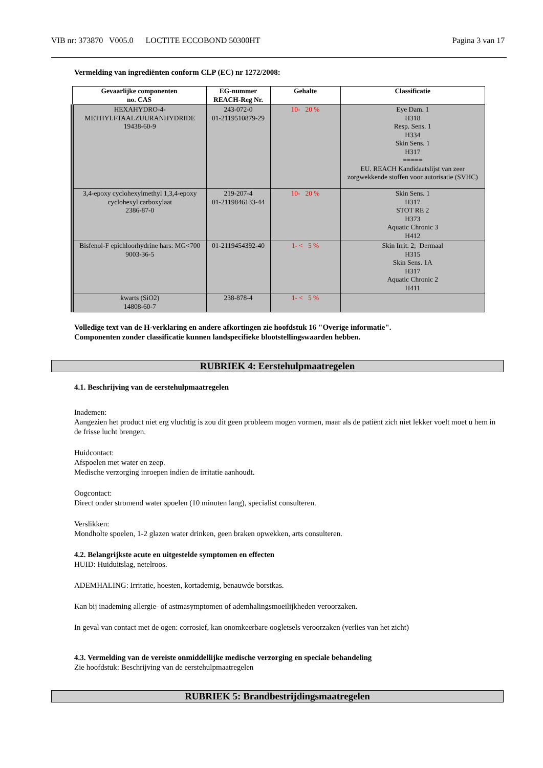VIB nr: 373870 V005.0 LOCTITE ECCOBOND 50300HT
Pagina 3 van 17
Vermelding van ingrediënten conform CLP (EC) nr 1272/2008:
| Gevaarlijke componenten no. CAS | EG-nummer REACH-Reg Nr. | Gehalte | Classificatie |
| --- | --- | --- | --- |
| HEXAHYDRO-4- METHYLFTAALZUURANHYDRIDE 19438-60-9 | 243-072-0 01-2119510879-29 | 10- 20 % | Eye Dam. 1 H318 Resp. Sens. 1 H334 Skin Sens. 1 H317 ===== EU. REACH Kandidaatslijst van zeer zorgwekkende stoffen voor autorisatie (SVHC) |
| 3,4-epoxy cyclohexylmethyl 1,3,4-epoxy cyclohexyl carboxylaat 2386-87-0 | 219-207-4 01-2119846133-44 | 10- 20 % | Skin Sens. 1 H317 STOT RE 2 H373 Aquatic Chronic 3 H412 |
| Bisfenol-F epichloorhydrine hars: MG<700 9003-36-5 | 01-2119454392-40 | 1- < 5 % | Skin Irrit. 2; Dermaal H315 Skin Sens. 1A H317 Aquatic Chronic 2 H411 |
| kwarts (SiO2) 14808-60-7 | 238-878-4 | 1- < 5 % | |
Volledige text van de H-verklaring en andere afkortingen zie hoofdstuk 16 "Overige informatie".
Componenten zonder classificatie kunnen landspecifieke blootstellingswaarden hebben.
RUBRIEK 4: Eerstehulpmaatregelen
4.1. Beschrijving van de eerstehulpmaatregelen
Inademen:
Aangezien het product niet erg vluchtig is zou dit geen probleem mogen vormen, maar als de patiënt zich niet lekker voelt moet u hem in de frisse lucht brengen.
Huidcontact:
Afspoelen met water en zeep.
Medische verzorging inroepen indien de irritatie aanhoudt.
Oogcontact:
Direct onder stromend water spoelen (10 minuten lang), specialist consulteren.
Verslikken:
Mondholte spoelen, 1-2 glazen water drinken, geen braken opwekken, arts consulteren.
4.2. Belangrijkste acute en uitgestelde symptomen en effecten
HUID: Huiduitslag, netelroos.
ADEMHALING: Irritatie, hoesten, kortademig, benauwde borstkas.
Kan bij inademing allergie- of astmasymptomen of ademhalingsmoeilijkheden veroorzaken.
In geval van contact met de ogen: corrosief, kan onomkeerbare oogletsels veroorzaken (verlies van het zicht)
4.3. Vermelding van de vereiste onmiddellijke medische verzorging en speciale behandeling
Zie hoofdstuk: Beschrijving van de eerstehulpmaatregelen
RUBRIEK 5: Brandbestrijdingsmaatregelen